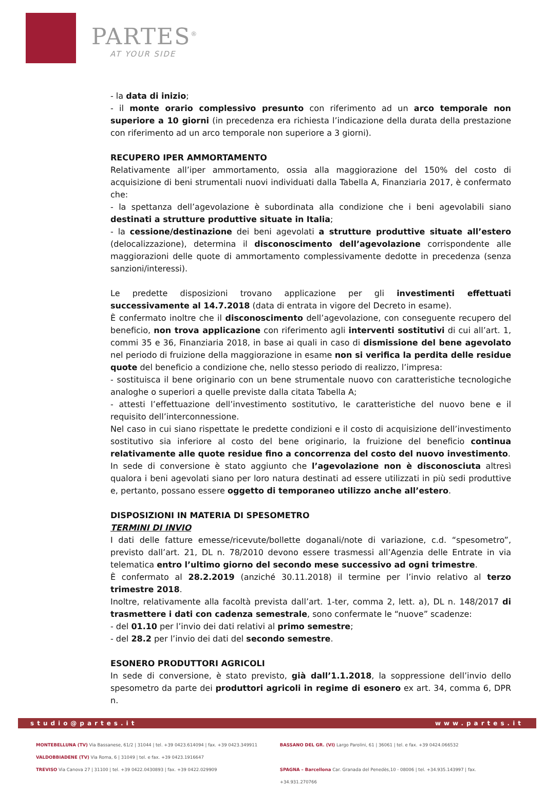PARTES<sup>®</sup>
AT YOUR SIDE
- la data di inizio;
- il monte orario complessivo presunto con riferimento ad un arco temporale non superiore a 10 giorni (in precedenza era richiesta l’indicazione della durata della prestazione con riferimento ad un arco temporale non superiore a 3 giorni).
RECUPERO IPER AMMORTAMENTO
Relativamente all’iper ammortamento, ossia alla maggiorazione del 150% del costo di acquisizione di beni strumentali nuovi individuati dalla Tabella A, Finanziaria 2017, è confermato che:
- la spettanza dell’agevolazione è subordinata alla condizione che i beni agevolabili siano destinati a strutture produttive situate in Italia;
- la cessione/destinazione dei beni agevolati a strutture produttive situate all’estero (delocalizzazione), determina il disconoscimento dell’agevolazione corrispondente alle maggiorazioni delle quote di ammortamento complessivamente dedotte in precedenza (senza sanzioni/interessi).
Le predette disposizioni trovano applicazione per gli investimenti effettuati successivamente al 14.7.2018 (data di entrata in vigore del Decreto in esame).
È confermato inoltre che il disconoscimento dell’agevolazione, con conseguente recupero del beneficio, non trova applicazione con riferimento agli interventi sostitutivi di cui all’art. 1, commi 35 e 36, Finanziaria 2018, in base ai quali in caso di dismissione del bene agevolato nel periodo di fruizione della maggiorazione in esame non si verifica la perdita delle residue quote del beneficio a condizione che, nello stesso periodo di realizzo, l’impresa:
- sostituisca il bene originario con un bene strumentale nuovo con caratteristiche tecnologiche analoghe o superiori a quelle previste dalla citata Tabella A;
- attesti l’effettuazione dell’investimento sostitutivo, le caratteristiche del nuovo bene e il requisito dell’interconnessione.
Nel caso in cui siano rispettate le predette condizioni e il costo di acquisizione dell’investimento sostitutivo sia inferiore al costo del bene originario, la fruizione del beneficio continua relativamente alle quote residue fino a concorrenza del costo del nuovo investimento.
In sede di conversione è stato aggiunto che l’agevolazione non è disconosciuta altresì qualora i beni agevolati siano per loro natura destinati ad essere utilizzati in più sedi produttive e, pertanto, possano essere oggetto di temporaneo utilizzo anche all’estero.
DISPOSIZIONI IN MATERIA DI SPESOMETRO
TERMINI DI INVIO
I dati delle fatture emesse/ricevute/bollette doganali/note di variazione, c.d. “spesometro”, previsto dall’art. 21, DL n. 78/2010 devono essere trasmessi all’Agenzia delle Entrate in via telematica entro l’ultimo giorno del secondo mese successivo ad ogni trimestre.
È confermato al 28.2.2019 (anziché 30.11.2018) il termine per l’invio relativo al terzo trimestre 2018.
Inoltre, relativamente alla facoltà prevista dall’art. 1-ter, comma 2, lett. a), DL n. 148/2017 di trasmettere i dati con cadenza semestrale, sono confermate le “nuove” scadenze:
- del 01.10 per l’invio dei dati relativi al primo semestre;
- del 28.2 per l’invio dei dati del secondo semestre.
ESONERO PRODUTTORI AGRICOLI
In sede di conversione, è stato previsto, già dall’1.1.2018, la soppressione dell’invio dello spesometro da parte dei produttori agricoli in regime di esonero ex art. 34, comma 6, DPR n.
studio@partes.it www.partes.it
MONTEBELLUNA (TV) Via Bassanese, 61/2 | 31044 | tel. +39 0423.614094 | fax. +39 0423.349911
BASSANO DEL GR. (VI) Largo Parolini, 61 | 36061 | tel. e fax. +39 0424.066532
VALDOBBIADENE (TV) Via Roma, 6 | 31049 | tel. e fax. +39 0423.1916647
TREVISO Via Canova 27 | 31100 | tel. +39 0422.0430893 | fax. +39 0422.029909
SPAGNA – Barcellona Car. Granada del Penedès,10 - 08006 | tel. +34.935.143997 | fax. +34.931.270766